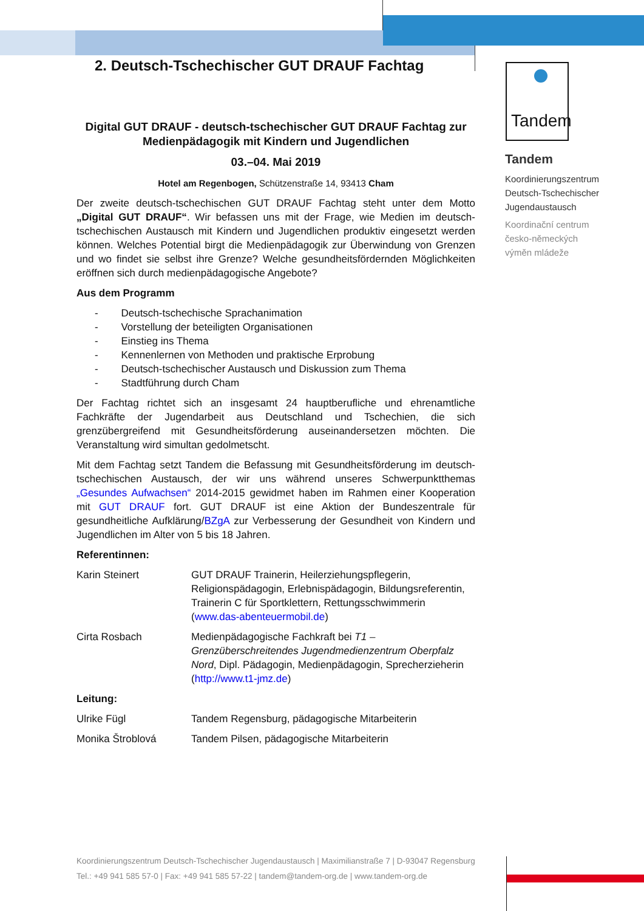Tandem
2. Deutsch-Tschechischer GUT DRAUF Fachtag
Digital GUT DRAUF - deutsch-tschechischer GUT DRAUF Fachtag zur Medienpädagogik mit Kindern und Jugendlichen
03.–04. Mai 2019
Hotel am Regenbogen, Schützenstraße 14, 93413 Cham
Der zweite deutsch-tschechischen GUT DRAUF Fachtag steht unter dem Motto „Digital GUT DRAUF“. Wir befassen uns mit der Frage, wie Medien im deutsch-tschechischen Austausch mit Kindern und Jugendlichen produktiv eingesetzt werden können. Welches Potential birgt die Medienpädagogik zur Überwindung von Grenzen und wo findet sie selbst ihre Grenze? Welche gesundheitsfördernden Möglichkeiten eröffnen sich durch medienpädagogische Angebote?
Aus dem Programm
- Deutsch-tschechische Sprachanimation
- Vorstellung der beteiligten Organisationen
- Einstieg ins Thema
- Kennenlernen von Methoden und praktische Erprobung
- Deutsch-tschechischer Austausch und Diskussion zum Thema
- Stadtführung durch Cham
Der Fachtag richtet sich an insgesamt 24 hauptberufliche und ehrenamtliche Fachkräfte der Jugendarbeit aus Deutschland und Tschechien, die sich grenzübergreifend mit Gesundheitsförderung auseinandersetzen möchten. Die Veranstaltung wird simultan gedolmetscht.
Mit dem Fachtag setzt Tandem die Befassung mit Gesundheitsförderung im deutsch-tschechischen Austausch, der wir uns während unseres Schwerpunktthemas „Gesundes Aufwachsen“ 2014-2015 gewidmet haben im Rahmen einer Kooperation mit GUT DRAUF fort. GUT DRAUF ist eine Aktion der Bundeszentrale für gesundheitliche Aufklärung/BZgA zur Verbesserung der Gesundheit von Kindern und Jugendlichen im Alter von 5 bis 18 Jahren.
Referentinnen:
Karin Steinert GUT DRAUF Trainerin, Heilerziehungspflegerin, Religionspädagogin, Erlebnispädagogin, Bildungsreferentin, Trainerin C für Sportklettern, Rettungsschwimmerin (www.das-abenteuermobil.de)
Cirta Rosbach Medienpädagogische Fachkraft bei T1 – Grenzüberschreitendes Jugendmedienzentrum Oberpfalz Nord, Dipl. Pädagogin, Medienpädagogin, Sprecherzieherin (http://www.t1-jmz.de)
Leitung:
Ulrike Fügl Tandem Regensburg, pädagogische Mitarbeiterin
Monika Štroblová Tandem Pilsen, pädagogische Mitarbeiterin
Tandem
Koordinierungszentrum
Deutsch-Tschechischer
Jugendaustausch
Koordinační centrum
česko-německých
výměn mládeže
Koordinierungszentrum Deutsch-Tschechischer Jugendaustausch | Maximilianstraße 7 | D-93047 Regensburg
Tel.: +49 941 585 57-0 | Fax: +49 941 585 57-22 | tandem@tandem-org.de | www.tandem-org.de